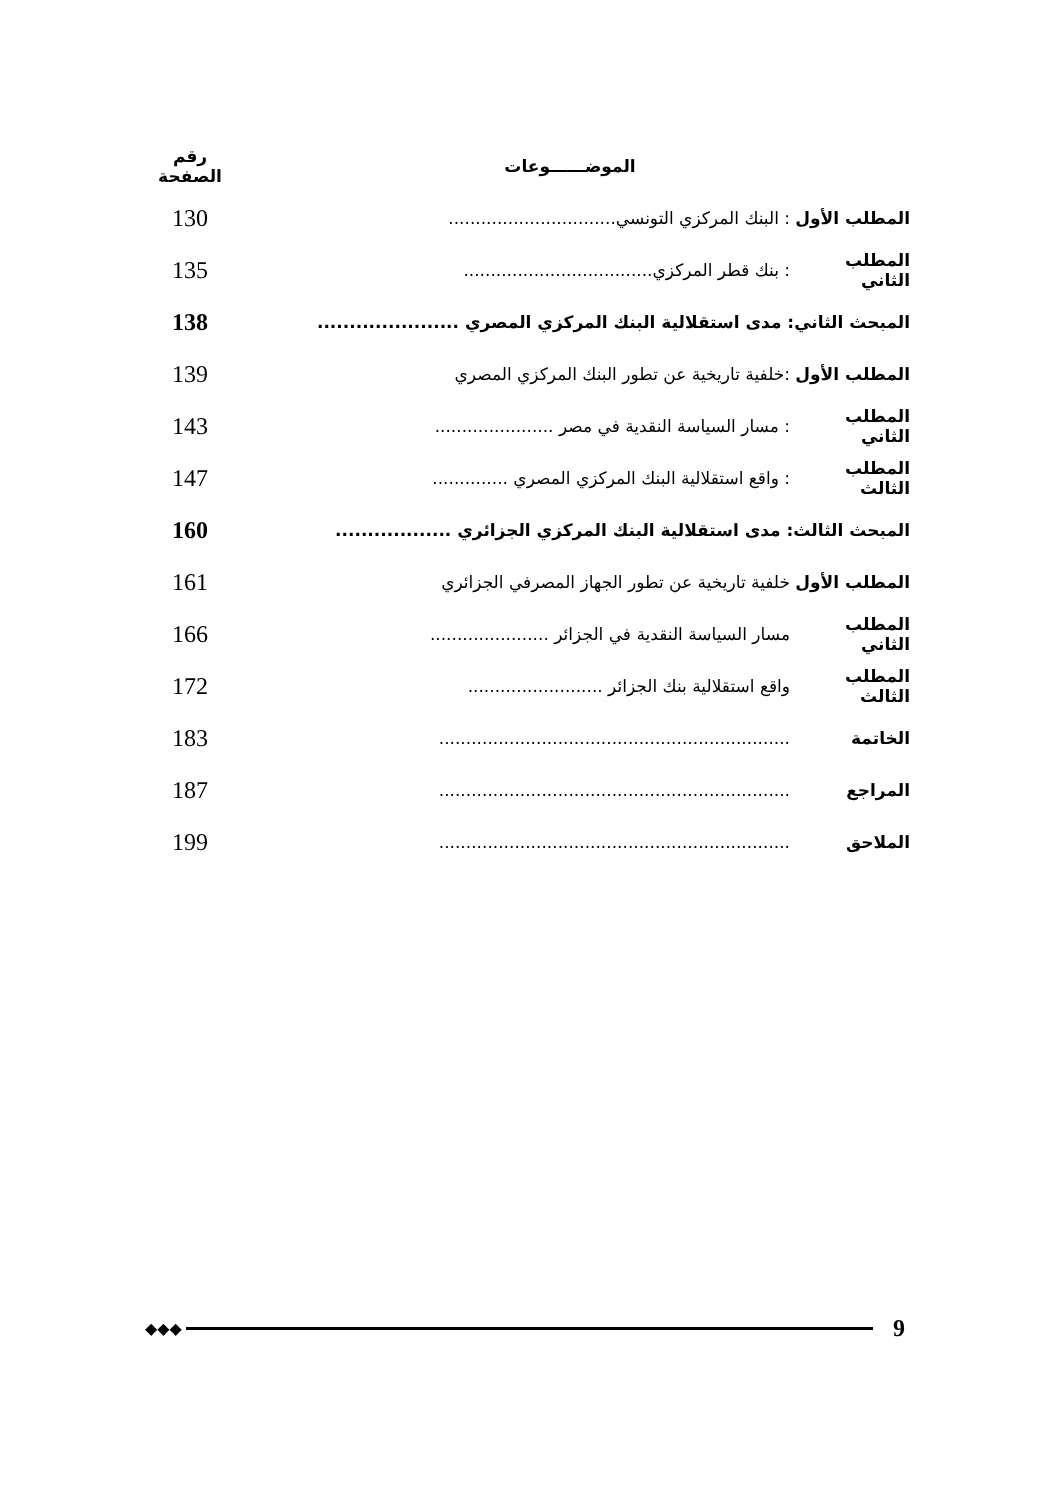| الموضــــــوعات | | رقم الصفحة |
| --- | --- | --- |
| المطلب الأول | : البنك المركزي التونسي............................... | 130 |
| المطلب الثاني | : بنك قطر المركزي................................... | 135 |
| المبحث الثاني: مدى استقلالية البنك المركزي المصري ...................... | | 138 |
| المطلب الأول | :خلفية تاريخية عن تطور البنك المركزي المصري | 139 |
| المطلب الثاني | : مسار السياسة النقدية في مصر ...................... | 143 |
| المطلب الثالث | : واقع استقلالية البنك المركزي المصري .............. | 147 |
| المبحث الثالث: مدى استقلالية البنك المركزي الجزائري .................. | | 160 |
| المطلب الأول | خلفية تاريخية عن تطور الجهاز المصرفي الجزائري | 161 |
| المطلب الثاني | مسار السياسة النقدية في الجزائر ...................... | 166 |
| المطلب الثالث | واقع استقلالية بنك الجزائر ......................... | 172 |
| الخاتمة | ................................................................. | 183 |
| المراجع | ................................................................. | 187 |
| الملاحق | ................................................................. | 199 |
◆◆◆
9